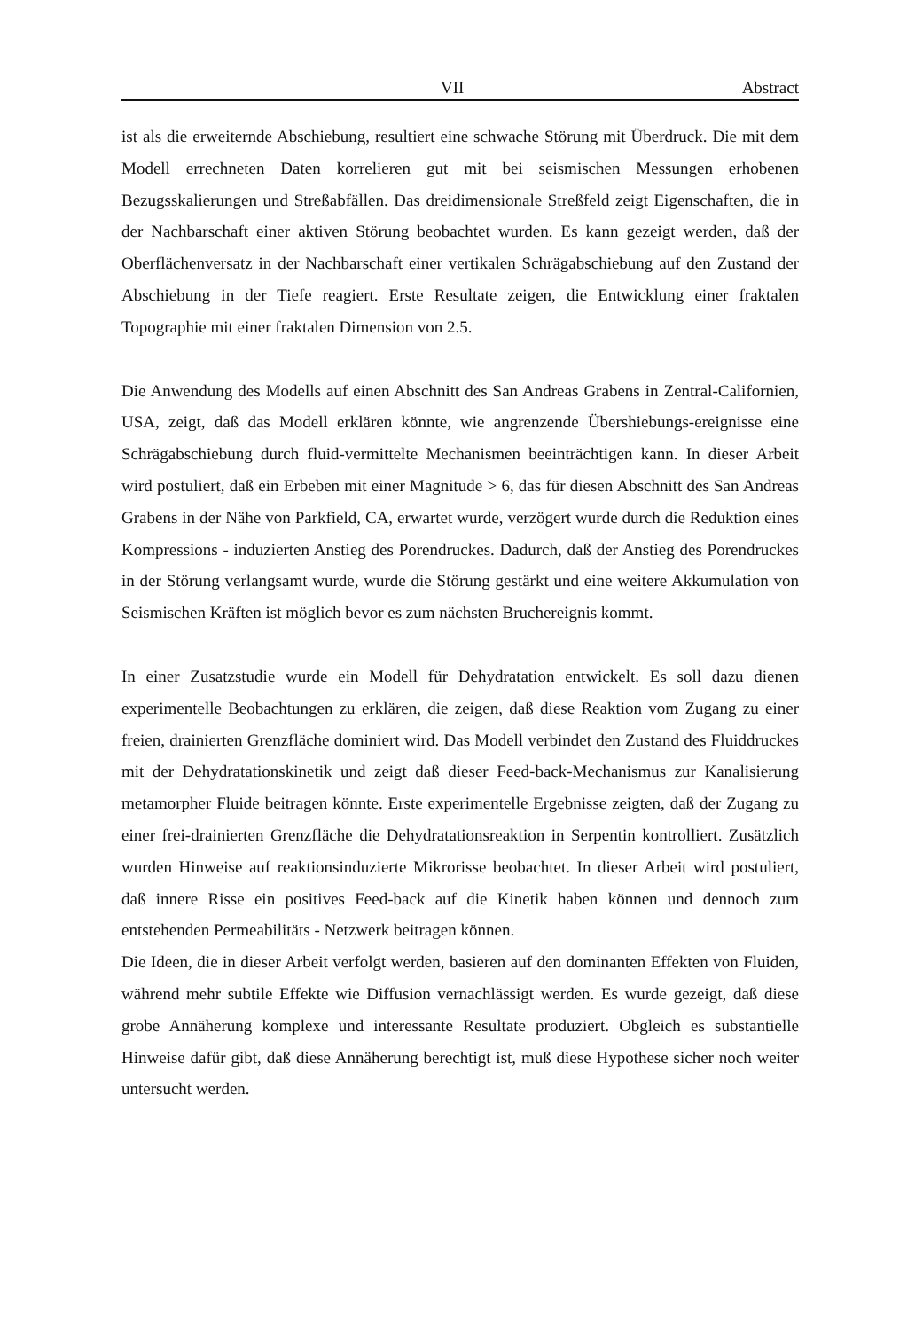VII Abstract
ist als die erweiternde Abschiebung, resultiert eine schwache Störung mit Überdruck. Die mit dem Modell errechneten Daten korrelieren gut mit bei seismischen Messungen erhobenen Bezugsskalierungen und Streßabfällen. Das dreidimensionale Streßfeld zeigt Eigenschaften, die in der Nachbarschaft einer aktiven Störung beobachtet wurden. Es kann gezeigt werden, daß der Oberflächenversatz in der Nachbarschaft einer vertikalen Schrägabschiebung auf den Zustand der Abschiebung in der Tiefe reagiert. Erste Resultate zeigen, die Entwicklung einer fraktalen Topographie mit einer fraktalen Dimension von 2.5.
Die Anwendung des Modells auf einen Abschnitt des San Andreas Grabens in Zentral-Californien, USA, zeigt, daß das Modell erklären könnte, wie angrenzende Übershiebungs-ereignisse eine Schrägabschiebung durch fluid-vermittelte Mechanismen beeinträchtigen kann. In dieser Arbeit wird postuliert, daß ein Erbeben mit einer Magnitude > 6, das für diesen Abschnitt des San Andreas Grabens in der Nähe von Parkfield, CA, erwartet wurde, verzögert wurde durch die Reduktion eines Kompressions - induzierten Anstieg des Porendruckes. Dadurch, daß der Anstieg des Porendruckes in der Störung verlangsamt wurde, wurde die Störung gestärkt und eine weitere Akkumulation von Seismischen Kräften ist möglich bevor es zum nächsten Bruchereignis kommt.
In einer Zusatzstudie wurde ein Modell für Dehydratation entwickelt. Es soll dazu dienen experimentelle Beobachtungen zu erklären, die zeigen, daß diese Reaktion vom Zugang zu einer freien, drainierten Grenzfläche dominiert wird. Das Modell verbindet den Zustand des Fluiddruckes mit der Dehydratationskinetik und zeigt daß dieser Feed-back-Mechanismus zur Kanalisierung metamorpher Fluide beitragen könnte. Erste experimentelle Ergebnisse zeigten, daß der Zugang zu einer frei-drainierten Grenzfläche die Dehydratationsreaktion in Serpentin kontrolliert. Zusätzlich wurden Hinweise auf reaktionsinduzierte Mikrorisse beobachtet. In dieser Arbeit wird postuliert, daß innere Risse ein positives Feed-back auf die Kinetik haben können und dennoch zum entstehenden Permeabilitäts - Netzwerk beitragen können.
Die Ideen, die in dieser Arbeit verfolgt werden, basieren auf den dominanten Effekten von Fluiden, während mehr subtile Effekte wie Diffusion vernachlässigt werden. Es wurde gezeigt, daß diese grobe Annäherung komplexe und interessante Resultate produziert. Obgleich es substantielle Hinweise dafür gibt, daß diese Annäherung berechtigt ist, muß diese Hypothese sicher noch weiter untersucht werden.